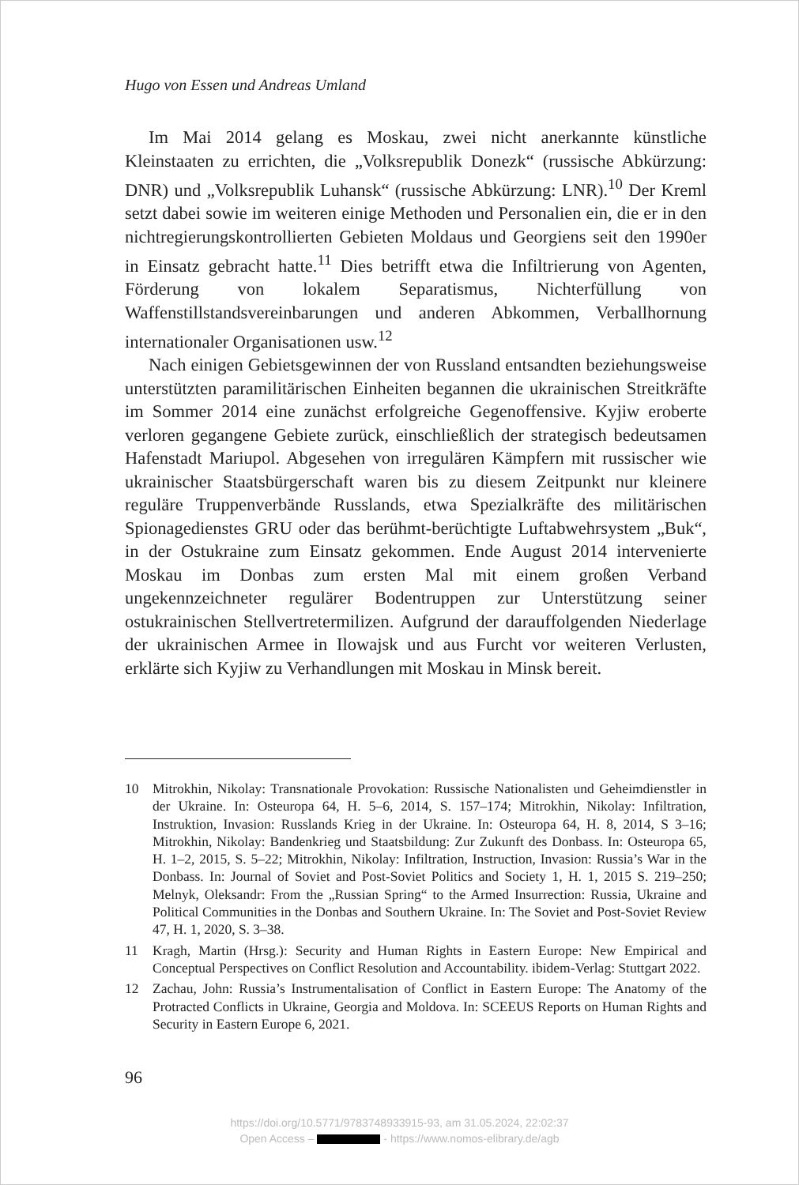Hugo von Essen und Andreas Umland
Im Mai 2014 gelang es Moskau, zwei nicht anerkannte künstliche Kleinstaaten zu errichten, die „Volksrepublik Donezk“ (russische Abkürzung: DNR) und „Volksrepublik Luhansk“ (russische Abkürzung: LNR).<sup>10</sup> Der Kreml setzt dabei sowie im weiteren einige Methoden und Personalien ein, die er in den nichtregierungskontrollierten Gebieten Moldaus und Georgiens seit den 1990er in Einsatz gebracht hatte.<sup>11</sup> Dies betrifft etwa die Infiltrierung von Agenten, Förderung von lokalem Separatismus, Nichterfüllung von Waffenstillstandsvereinbarungen und anderen Abkommen, Verballhornung internationaler Organisationen usw.<sup>12</sup>
Nach einigen Gebietsgewinnen der von Russland entsandten beziehungsweise unterstützten paramilitärischen Einheiten begannen die ukrainischen Streitkräfte im Sommer 2014 eine zunächst erfolgreiche Gegenoffensive. Kyjiw eroberte verloren gegangene Gebiete zurück, einschließlich der strategisch bedeutsamen Hafenstadt Mariupol. Abgesehen von irregulären Kämpfern mit russischer wie ukrainischer Staatsbürgerschaft waren bis zu diesem Zeitpunkt nur kleinere reguläre Truppenverbände Russlands, etwa Spezialkräfte des militärischen Spionagedienstes GRU oder das berühmt-berüchtigte Luftabwehrsystem „Buk“, in der Ostukraine zum Einsatz gekommen. Ende August 2014 intervenierte Moskau im Donbas zum ersten Mal mit einem großen Verband ungekennzeichneter regulärer Bodentruppen zur Unterstützung seiner ostukrainischen Stellvertretermilizen. Aufgrund der darauffolgenden Niederlage der ukrainischen Armee in Ilowajsk und aus Furcht vor weiteren Verlusten, erklärte sich Kyjiw zu Verhandlungen mit Moskau in Minsk bereit.
10 Mitrokhin, Nikolay: Transnationale Provokation: Russische Nationalisten und Geheimdienstler in der Ukraine. In: Osteuropa 64, H. 5–6, 2014, S. 157–174; Mitrokhin, Nikolay: Infiltration, Instruktion, Invasion: Russlands Krieg in der Ukraine. In: Osteuropa 64, H. 8, 2014, S 3–16; Mitrokhin, Nikolay: Bandenkrieg und Staatsbildung: Zur Zukunft des Donbass. In: Osteuropa 65, H. 1–2, 2015, S. 5–22; Mitrokhin, Nikolay: Infiltration, Instruction, Invasion: Russia’s War in the Donbass. In: Journal of Soviet and Post-Soviet Politics and Society 1, H. 1, 2015 S. 219–250; Melnyk, Oleksandr: From the „Russian Spring“ to the Armed Insurrection: Russia, Ukraine and Political Communities in the Donbas and Southern Ukraine. In: The Soviet and Post-Soviet Review 47, H. 1, 2020, S. 3–38.
11 Kragh, Martin (Hrsg.): Security and Human Rights in Eastern Europe: New Empirical and Conceptual Perspectives on Conflict Resolution and Accountability. ibidem-Verlag: Stuttgart 2022.
12 Zachau, John: Russia’s Instrumentalisation of Conflict in Eastern Europe: The Anatomy of the Protracted Conflicts in Ukraine, Georgia and Moldova. In: SCEEUS Reports on Human Rights and Security in Eastern Europe 6, 2021.
96
https://doi.org/10.5771/9783748933915-93, am 31.05.2024, 22:02:37
Open Access – - https://www.nomos-elibrary.de/agb